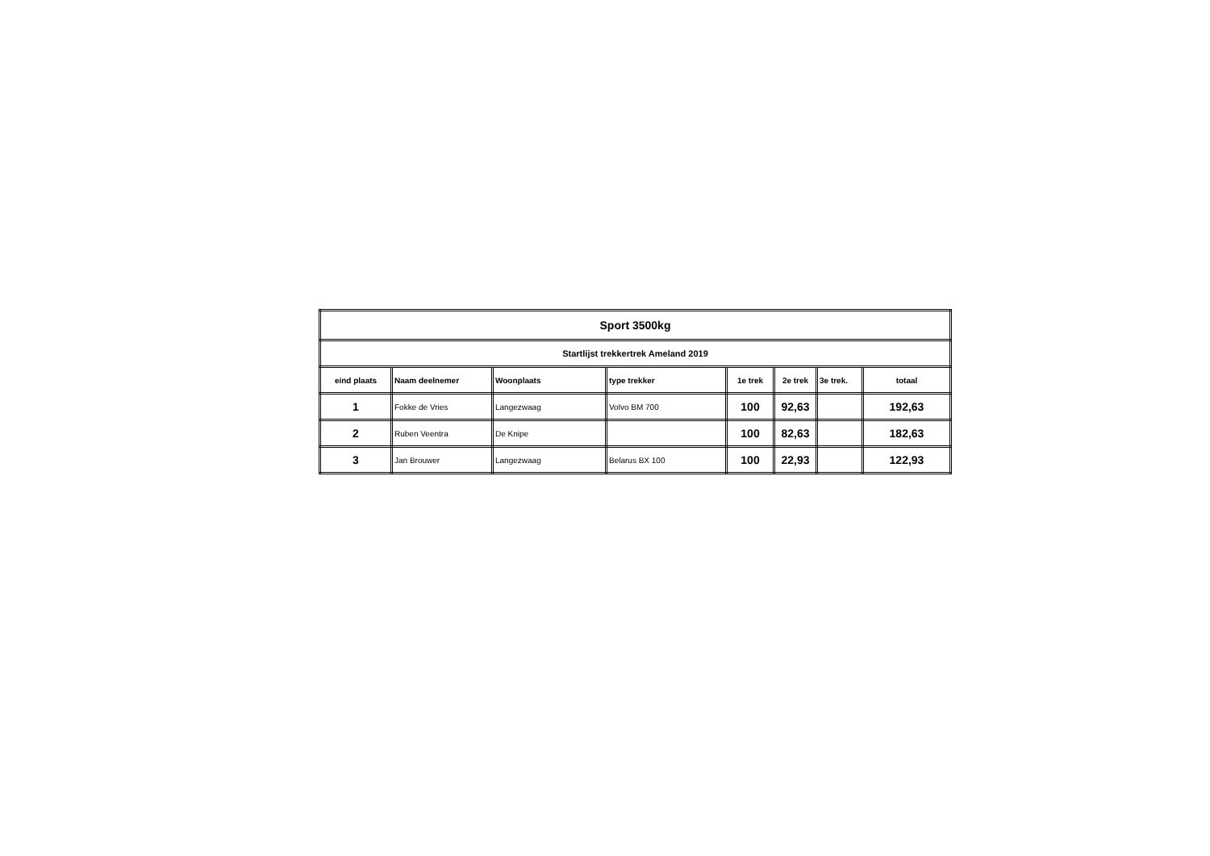| Sport 3500kg | | | | | | | |
| Startlijst trekkertrek Ameland 2019 | | | | | | | |
| eind plaats | Naam deelnemer | Woonplaats | type trekker | 1e trek | 2e trek | 3e trek. | totaal |
| 1 | Fokke de Vries | Langezwaag | Volvo BM 700 | 100 | 92,63 | | 192,63 |
| 2 | Ruben Veentra | De Knipe | | 100 | 82,63 | | 182,63 |
| 3 | Jan Brouwer | Langezwaag | Belarus BX 100 | 100 | 22,93 | | 122,93 |